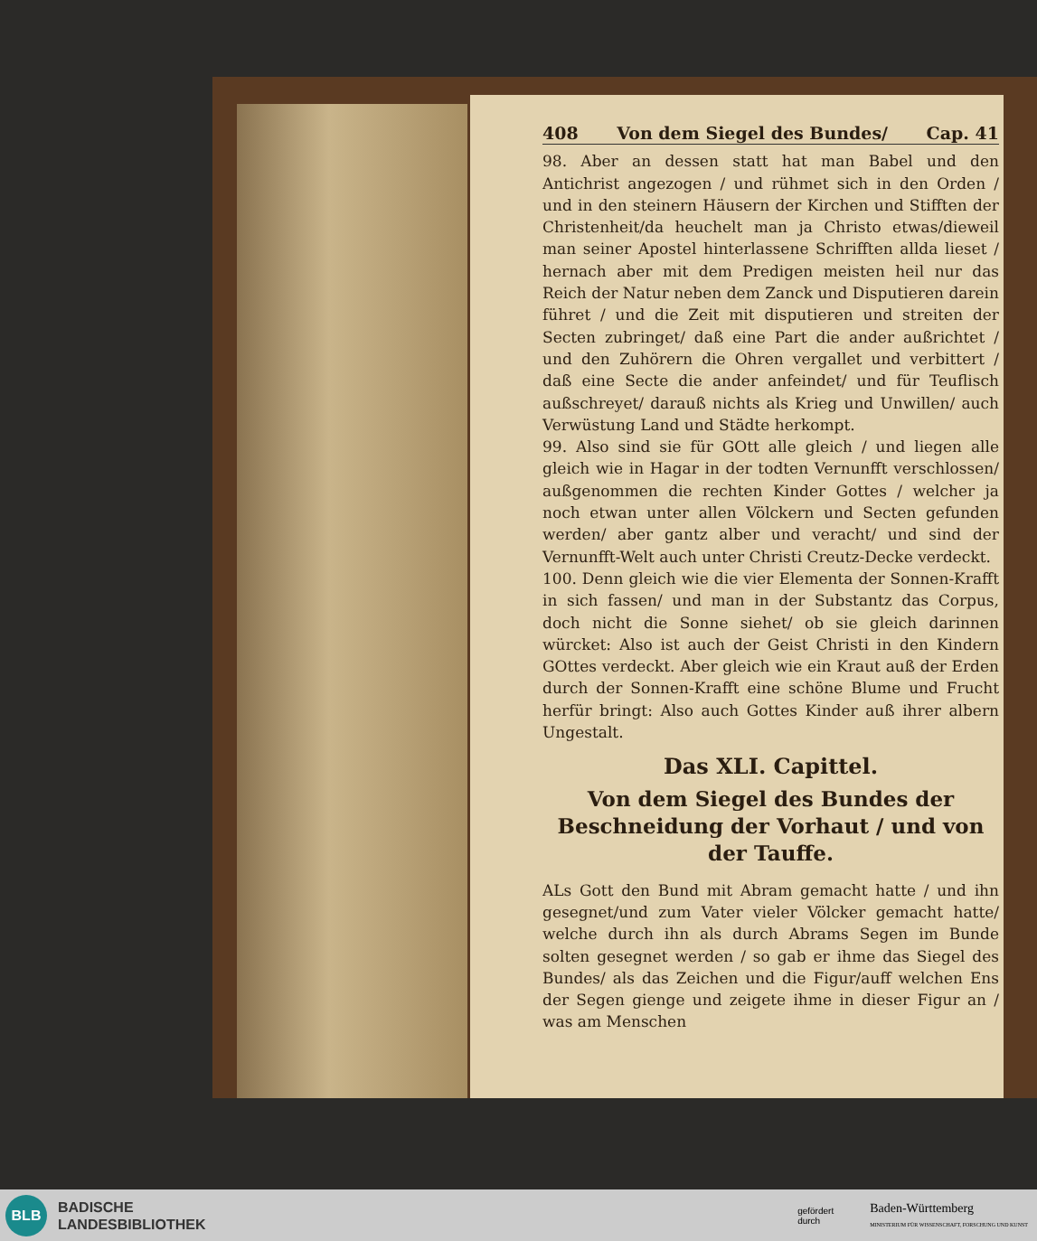408 Von dem Siegel des Bundes/ Cap. 41
98. Aber an dessen statt hat man Babel und den Antichrist angezogen / und rühmet sich in den Orden / und in den steinern Häusern der Kirchen und Stifften der Christenheit/da heuchelt man ja Christo etwas/dieweil man seiner Apostel hinterlassene Schrifften allda lieset / hernach aber mit dem Predigen meisten heil nur das Reich der Natur neben dem Zanck und Disputieren darein führet / und die Zeit mit disputieren und streiten der Secten zubringet/ daß eine Part die ander außrichtet / und den Zuhörern die Ohren vergallet und verbittert / daß eine Secte die ander anfeindet/ und für Teuflisch außschreyet/ darauß nichts als Krieg und Unwillen/ auch Verwüstung Land und Städte herkompt.
99. Also sind sie für GOtt alle gleich / und liegen alle gleich wie in Hagar in der todten Vernunfft verschlossen/ außgenommen die rechten Kinder Gottes / welcher ja noch etwan unter allen Völckern und Secten gefunden werden/ aber gantz alber und veracht/ und sind der Vernunfft-Welt auch unter Christi Creutz-Decke verdeckt.
100. Denn gleich wie die vier Elementa der Sonnen-Krafft in sich fassen/ und man in der Substantz das Corpus, doch nicht die Sonne siehet/ ob sie gleich darinnen würcket: Also ist auch der Geist Christi in den Kindern GOttes verdeckt. Aber gleich wie ein Kraut auß der Erden durch der Sonnen-Krafft eine schöne Blume und Frucht herfür bringt: Also auch Gottes Kinder auß ihrer albern Ungestalt.
Das XLI. Capittel.
Von dem Siegel des Bundes der Beschneidung der Vorhaut / und von der Tauffe.
ALs Gott den Bund mit Abram gemacht hatte / und ihn gesegnet/und zum Vater vieler Völcker gemacht hatte/ welche durch ihn als durch Abrams Segen im Bunde solten gesegnet werden / so gab er ihme das Siegel des Bundes/ als das Zeichen und die Figur/auff welchen Ens der Segen gienge und zeigete ihme in dieser Figur an / was am Menschen
BLB
BADISCHE
LANDESBIBLIOTHEK
gefördert
durch Baden-Württemberg
MINISTERIUM FÜR WISSENSCHAFT, FORSCHUNG UND KUNST